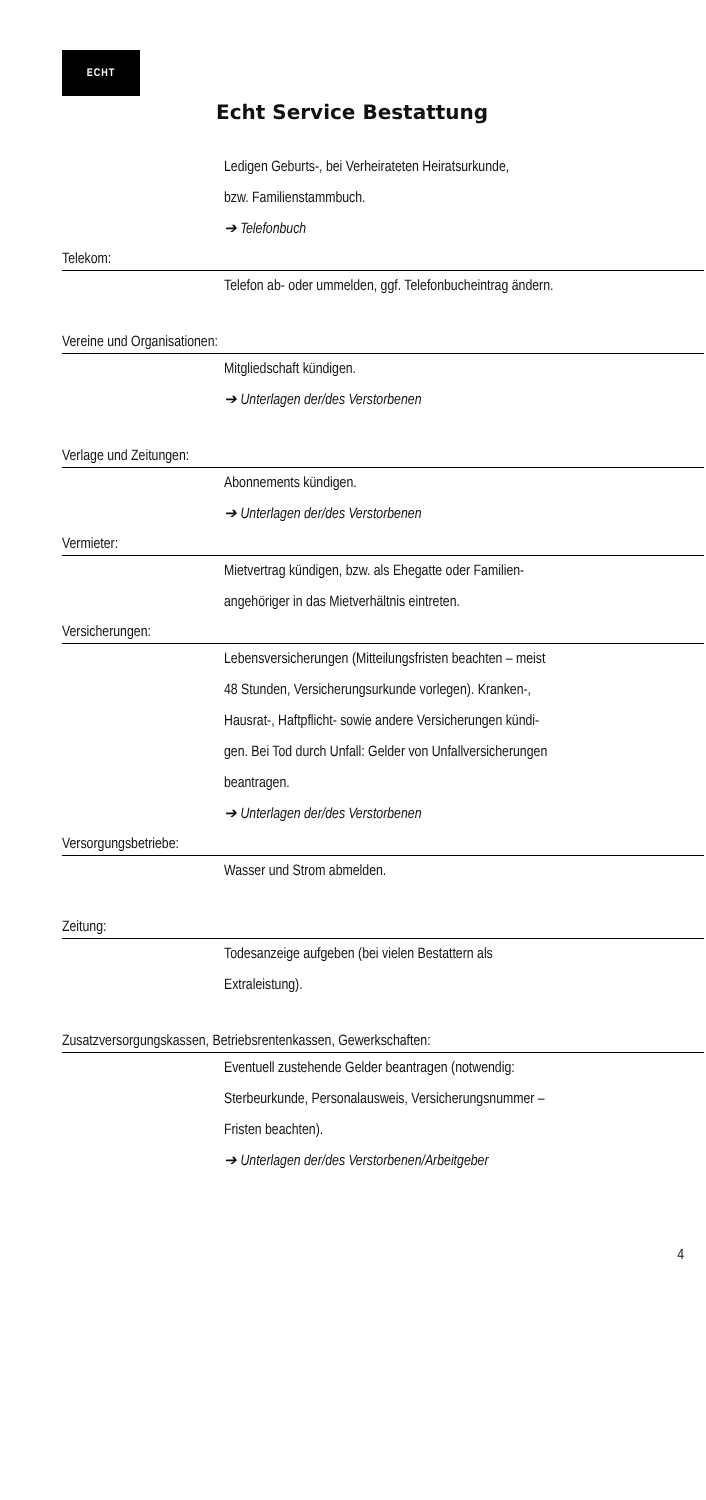ECHT
Echt Service Bestattung
Ledigen Geburts-, bei Verheirateten Heiratsurkunde,
bzw. Familienstammbuch.
➔ Telefonbuch
Telekom:
Telefon ab- oder ummelden, ggf. Telefonbucheintrag ändern.
Vereine und Organisationen:
Mitgliedschaft kündigen.
➔ Unterlagen der/des Verstorbenen
Verlage und Zeitungen:
Abonnements kündigen.
➔ Unterlagen der/des Verstorbenen
Vermieter:
Mietvertrag kündigen, bzw. als Ehegatte oder Familien-
angehöriger in das Mietverhältnis eintreten.
Versicherungen:
Lebensversicherungen (Mitteilungsfristen beachten – meist
48 Stunden, Versicherungsurkunde vorlegen). Kranken-,
Hausrat-, Haftpflicht- sowie andere Versicherungen kündi-
gen. Bei Tod durch Unfall: Gelder von Unfallversicherungen
beantragen.
➔ Unterlagen der/des Verstorbenen
Versorgungsbetriebe:
Wasser und Strom abmelden.
Zeitung:
Todesanzeige aufgeben (bei vielen Bestattern als
Extraleistung).
Zusatzversorgungskassen, Betriebsrentenkassen, Gewerkschaften:
Eventuell zustehende Gelder beantragen (notwendig:
Sterbeurkunde, Personalausweis, Versicherungsnummer –
Fristen beachten).
➔ Unterlagen der/des Verstorbenen/Arbeitgeber
4